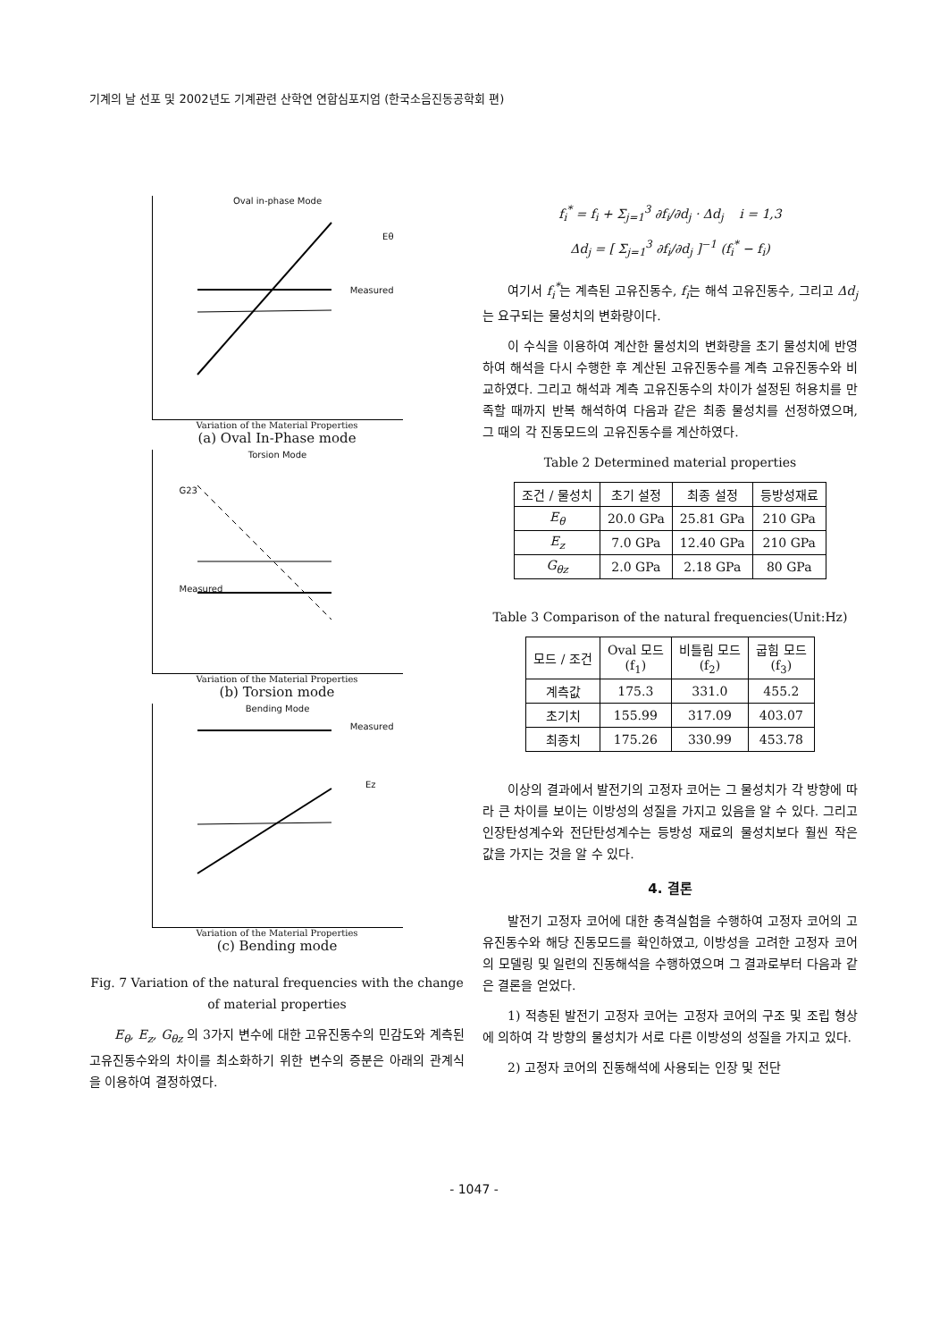기계의 날 선포 및 2002년도 기계관련 산학연 연합심포지엄 (한국소음진동공학회 편)
Oval in-phase Mode
Eθ
Measured
Variation of the Material Properties
(a) Oval In-Phase mode
Torsion Mode
G23
Measured
Variation of the Material Properties
(b) Torsion mode
Bending Mode
Measured
Ez
Variation of the Material Properties
(c) Bending mode
Fig. 7 Variation of the natural frequencies with the change of material properties
E<sub>θ</sub>, E<sub>z</sub>, G<sub>θz</sub> 의 3가지 변수에 대한 고유진동수의 민감도와 계측된 고유진동수와의 차이를 최소화하기 위한 변수의 증분은 아래의 관계식을 이용하여 결정하였다.
f<sub>i</sub><sup>*</sup> = f<sub>i</sub> + Σ<sub>j=1</sub><sup>3</sup> ∂f<sub>i</sub>/∂d<sub>j</sub> · Δd<sub>j</sub> i = 1,3
Δd<sub>j</sub> = [ Σ<sub>j=1</sub><sup>3</sup> ∂f<sub>i</sub>/∂d<sub>j</sub> ]<sup>−1</sup> (f<sub>i</sub><sup>*</sup> − f<sub>i</sub>)
여기서 f<sub>i</sub><sup>*</sup>는 계측된 고유진동수, f<sub>i</sub>는 해석 고유진동수, 그리고 Δd<sub>j</sub>는 요구되는 물성치의 변화량이다.
이 수식을 이용하여 계산한 물성치의 변화량을 초기 물성치에 반영하여 해석을 다시 수행한 후 계산된 고유진동수를 계측 고유진동수와 비교하였다. 그리고 해석과 계측 고유진동수의 차이가 설정된 허용치를 만족할 때까지 반복 해석하여 다음과 같은 최종 물성치를 선정하였으며, 그 때의 각 진동모드의 고유진동수를 계산하였다.
Table 2 Determined material properties
| 조건 / 물성치 | 초기 설정 | 최종 설정 | 등방성재료 |
| --- | --- | --- | --- |
| E<sub>θ</sub> | 20.0 GPa | 25.81 GPa | 210 GPa |
| E<sub>z</sub> | 7.0 GPa | 12.40 GPa | 210 GPa |
| G<sub>θz</sub> | 2.0 GPa | 2.18 GPa | 80 GPa |
Table 3 Comparison of the natural frequencies(Unit:Hz)
| 모드 / 조건 | Oval 모드 (f<sub>1</sub>) | 비틀림 모드 (f<sub>2</sub>) | 굽힘 모드 (f<sub>3</sub>) |
| --- | --- | --- | --- |
| 계측값 | 175.3 | 331.0 | 455.2 |
| 초기치 | 155.99 | 317.09 | 403.07 |
| 최종치 | 175.26 | 330.99 | 453.78 |
이상의 결과에서 발전기의 고정자 코어는 그 물성치가 각 방향에 따라 큰 차이를 보이는 이방성의 성질을 가지고 있음을 알 수 있다. 그리고 인장탄성계수와 전단탄성계수는 등방성 재료의 물성치보다 훨씬 작은 값을 가지는 것을 알 수 있다.
4. 결론
발전기 고정자 코어에 대한 충격실험을 수행하여 고정자 코어의 고유진동수와 해당 진동모드를 확인하였고, 이방성을 고려한 고정자 코어의 모델링 및 일련의 진동해석을 수행하였으며 그 결과로부터 다음과 같은 결론을 얻었다.
1) 적층된 발전기 고정자 코어는 고정자 코어의 구조 및 조립 형상에 의하여 각 방향의 물성치가 서로 다른 이방성의 성질을 가지고 있다.
2) 고정자 코어의 진동해석에 사용되는 인장 및 전단
- 1047 -